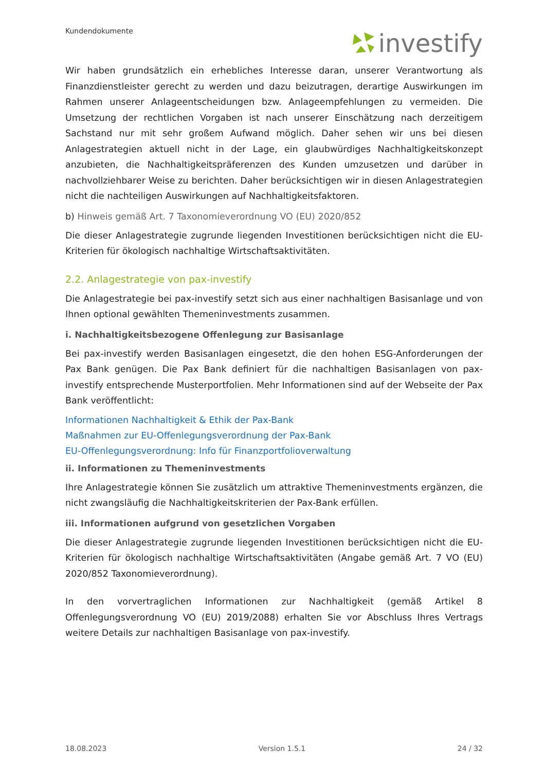Kundendokumente investify
Wir haben grundsätzlich ein erhebliches Interesse daran, unserer Verantwortung als Finanzdienstleister gerecht zu werden und dazu beizutragen, derartige Auswirkungen im Rahmen unserer Anlageentscheidungen bzw. Anlageempfehlungen zu vermeiden. Die Umsetzung der rechtlichen Vorgaben ist nach unserer Einschätzung nach derzeitigem Sachstand nur mit sehr großem Aufwand möglich. Daher sehen wir uns bei diesen Anlagestrategien aktuell nicht in der Lage, ein glaubwürdiges Nachhaltigkeitskonzept anzubieten, die Nachhaltigkeitspräferenzen des Kunden umzusetzen und darüber in nachvollziehbarer Weise zu berichten. Daher berücksichtigen wir in diesen Anlagestrategien nicht die nachteiligen Auswirkungen auf Nachhaltigkeitsfaktoren.
b) Hinweis gemäß Art. 7 Taxonomieverordnung VO (EU) 2020/852
Die dieser Anlagestrategie zugrunde liegenden Investitionen berücksichtigen nicht die EU-Kriterien für ökologisch nachhaltige Wirtschaftsaktivitäten.
2.2. Anlagestrategie von pax-investify
Die Anlagestrategie bei pax-investify setzt sich aus einer nachhaltigen Basisanlage und von Ihnen optional gewählten Themeninvestments zusammen.
i. Nachhaltigkeitsbezogene Offenlegung zur Basisanlage
Bei pax-investify werden Basisanlagen eingesetzt, die den hohen ESG-Anforderungen der Pax Bank genügen. Die Pax Bank definiert für die nachhaltigen Basisanlagen von pax-investify entsprechende Musterportfolien. Mehr Informationen sind auf der Webseite der Pax Bank veröffentlicht:
Informationen Nachhaltigkeit & Ethik der Pax-Bank
Maßnahmen zur EU-Offenlegungsverordnung der Pax-Bank
EU-Offenlegungsverordnung: Info für Finanzportfolioverwaltung
ii. Informationen zu Themeninvestments
Ihre Anlagestrategie können Sie zusätzlich um attraktive Themeninvestments ergänzen, die nicht zwangsläufig die Nachhaltigkeitskriterien der Pax-Bank erfüllen.
iii. Informationen aufgrund von gesetzlichen Vorgaben
Die dieser Anlagestrategie zugrunde liegenden Investitionen berücksichtigen nicht die EU-Kriterien für ökologisch nachhaltige Wirtschaftsaktivitäten (Angabe gemäß Art. 7 VO (EU) 2020/852 Taxonomieverordnung).
In den vorvertraglichen Informationen zur Nachhaltigkeit (gemäß Artikel 8 Offenlegungsverordnung VO (EU) 2019/2088) erhalten Sie vor Abschluss Ihres Vertrags weitere Details zur nachhaltigen Basisanlage von pax-investify.
18.08.2023 Version 1.5.1 24 / 32